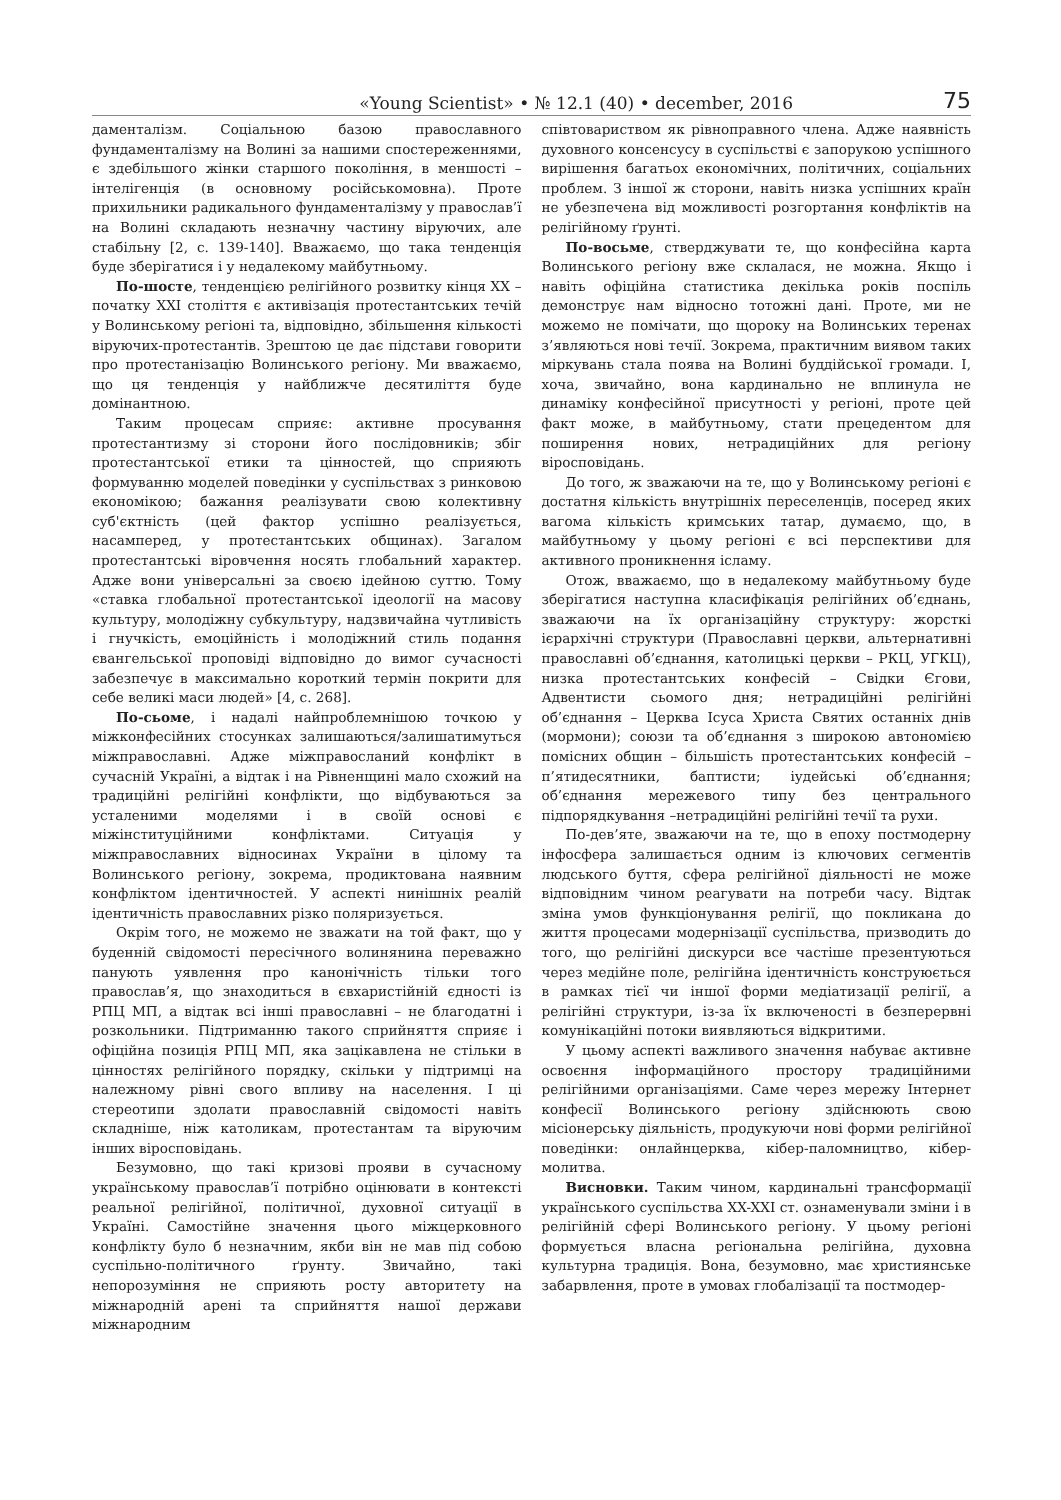«Young Scientist» • № 12.1 (40) • december, 2016 75
даменталізм. Соціальною базою православного фундаменталізму на Волині за нашими спостереженнями, є здебільшого жінки старшого покоління, в меншості – інтелігенція (в основному російськомовна). Проте прихильники радикального фундаменталізму у православ’ї на Волині складають незначну частину віруючих, але стабільну [2, с. 139-140]. Вважаємо, що така тенденція буде зберігатися і у недалекому майбутньому.
По-шосте, тенденцією релігійного розвитку кінця XX – початку XXI століття є активізація протестантських течій у Волинському регіоні та, відповідно, збільшення кількості віруючих-протестантів. Зрештою це дає підстави говорити про протестанізацію Волинського регіону. Ми вважаємо, що ця тенденція у найближче десятиліття буде домінантною.
Таким процесам сприяє: активне просування протестантизму зі сторони його послідовників; збіг протестантської етики та цінностей, що сприяють формуванню моделей поведінки у суспільствах з ринковою економікою; бажання реалізувати свою колективну суб'єктність (цей фактор успішно реалізується, насамперед, у протестантських общинах). Загалом протестантські віровчення носять глобальний характер. Адже вони універсальні за своєю ідейною суттю. Тому «ставка глобальної протестантської ідеології на масову культуру, молодіжну субкультуру, надзвичайна чутливість і гнучкість, емоційність і молодіжний стиль подання євангельської проповіді відповідно до вимог сучасності забезпечує в максимально короткий термін покрити для себе великі маси людей» [4, с. 268].
По-сьоме, і надалі найпроблемнішою точкою у міжконфесійних стосунках залишаються/залишатимуться міжправославні. Адже міжправосланий конфлікт в сучасній Україні, а відтак і на Рівненщині мало схожий на традиційні релігійні конфлікти, що відбуваються за усталеними моделями і в своїй основі є міжінституційними конфліктами. Ситуація у міжправославних відносинах України в цілому та Волинського регіону, зокрема, продиктована наявним конфліктом ідентичностей. У аспекті нинішніх реалій ідентичність православних різко поляризується.
Окрім того, не можемо не зважати на той факт, що у буденній свідомості пересічного волинянина переважно панують уявлення про канонічність тільки того православ’я, що знаходиться в євхаристійній єдності із РПЦ МП, а відтак всі інші православні – не благодатні і розкольники. Підтриманню такого сприйняття сприяє і офіційна позиція РПЦ МП, яка зацікавлена не стільки в цінностях релігійного порядку, скільки у підтримці на належному рівні свого впливу на населення. І ці стереотипи здолати православній свідомості навіть складніше, ніж католикам, протестантам та віруючим інших віросповідань.
Безумовно, що такі кризові прояви в сучасному українському православ’ї потрібно оцінювати в контексті реальної релігійної, політичної, духовної ситуації в Україні. Самостійне значення цього міжцерковного конфлікту було б незначним, якби він не мав під собою суспільно-політичного ґрунту. Звичайно, такі непорозуміння не сприяють росту авторитету на міжнародній арені та сприйняття нашої держави міжнародним
співтовариством як рівноправного члена. Адже наявність духовного консенсусу в суспільстві є запорукою успішного вирішення багатьох економічних, політичних, соціальних проблем. З іншої ж сторони, навіть низка успішних країн не убезпечена від можливості розгортання конфліктів на релігійному ґрунті.
По-восьме, стверджувати те, що конфесійна карта Волинського регіону вже склалася, не можна. Якщо і навіть офіційна статистика декілька років поспіль демонструє нам відносно тотожні дані. Проте, ми не можемо не помічати, що щороку на Волинських теренах з’являються нові течії. Зокрема, практичним виявом таких міркувань стала поява на Волині буддійської громади. І, хоча, звичайно, вона кардинально не вплинула не динаміку конфесійної присутності у регіоні, проте цей факт може, в майбутньому, стати прецедентом для поширення нових, нетрадиційних для регіону віросповідань.
До того, ж зважаючи на те, що у Волинському регіоні є достатня кількість внутрішніх переселенців, посеред яких вагома кількість кримських татар, думаємо, що, в майбутньому у цьому регіоні є всі перспективи для активного проникнення ісламу.
Отож, вважаємо, що в недалекому майбутньому буде зберігатися наступна класифікація релігійних об’єднань, зважаючи на їх організаційну структуру: жорсткі ієрархічні структури (Православні церкви, альтернативні православні об’єднання, католицькі церкви – РКЦ, УГКЦ), низка протестантських конфесій – Свідки Єгови, Адвентисти сьомого дня; нетрадиційні релігійні об’єднання – Церква Ісуса Христа Святих останніх днів (мормони); союзи та об’єднання з широкою автономією помісних общин – більшість протестантських конфесій – п’ятидесятники, баптисти; іудейські об’єднання; об’єднання мережевого типу без центрального підпорядкування –нетрадиційні релігійні течії та рухи.
По-дев’яте, зважаючи на те, що в епоху постмодерну інфосфера залишається одним із ключових сегментів людського буття, сфера релігійної діяльності не може відповідним чином реагувати на потреби часу. Відтак зміна умов функціонування релігії, що покликана до життя процесами модернізації суспільства, призводить до того, що релігійні дискурси все частіше презентуються через медійне поле, релігійна ідентичність конструюється в рамках тієї чи іншої форми медіатизації релігії, а релігійні структури, із-за їх включеності в безперервні комунікаційні потоки виявляються відкритими.
У цьому аспекті важливого значення набуває активне освоєння інформаційного простору традиційними релігійними організаціями. Саме через мережу Інтернет конфесії Волинського регіону здійснюють свою місіонерську діяльність, продукуючи нові форми релігійної поведінки: онлайнцерква, кібер-паломництво, кібер-молитва.
Висновки. Таким чином, кардинальні трансформації українського суспільства XX-XXI ст. ознаменували зміни і в релігійній сфері Волинського регіону. У цьому регіоні формується власна регіональна релігійна, духовна культурна традиція. Вона, безумовно, має християнське забарвлення, проте в умовах глобалізації та постмодер-